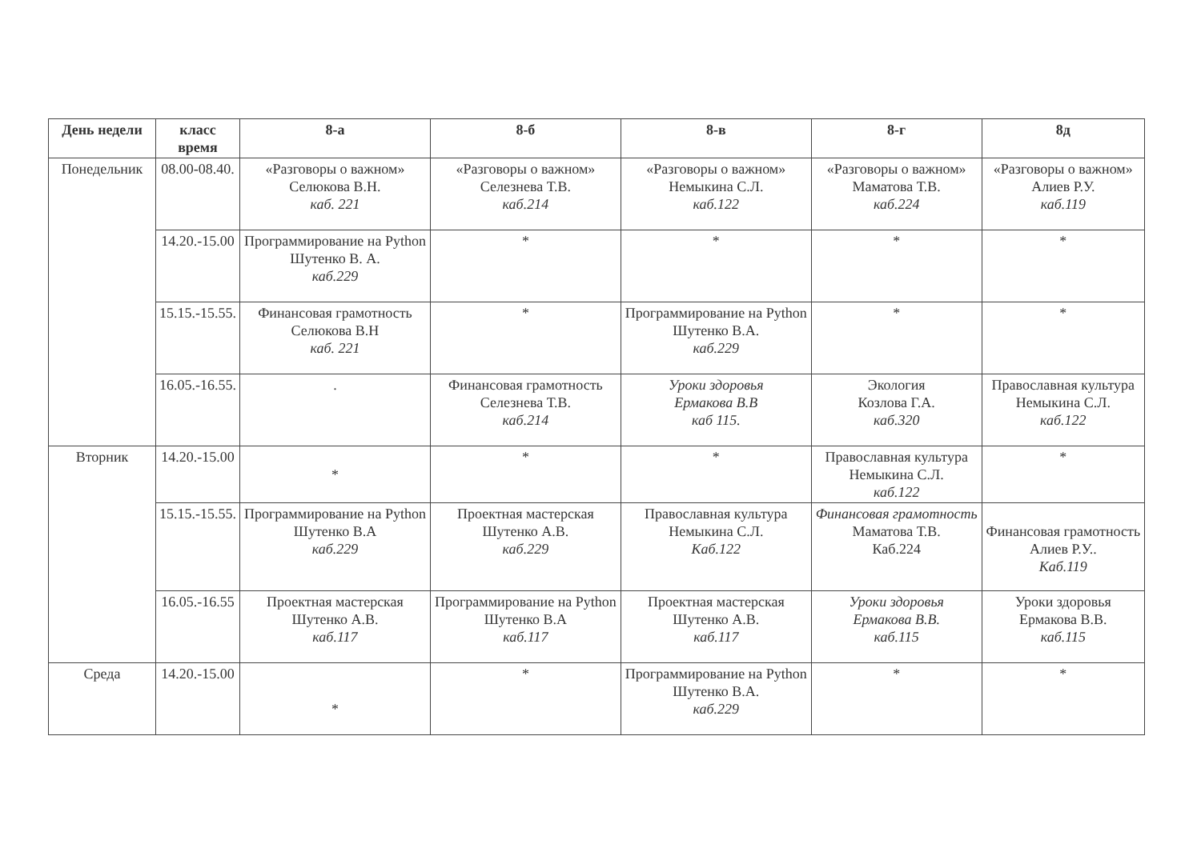| День недели | класс время | 8-а | 8-б | 8-в | 8-г | 8д |
| --- | --- | --- | --- | --- | --- | --- |
| Понедельник | 08.00-08.40. | «Разговоры о важном» Селюкова В.Н. каб. 221 | «Разговоры о важном» Селезнева Т.В. каб.214 | «Разговоры о важном» Немыкина С.Л. каб.122 | «Разговоры о важном» Маматова Т.В. каб.224 | «Разговоры о важном» Алиев Р.У. каб.119 |
| | 14.20.-15.00 | Программирование на Python Шутенко В. А. каб.229 | * | * | * | * |
| | 15.15.-15.55. | Финансовая грамотность Селюкова В.Н каб. 221 | * | Программирование на Python Шутенко В.А. каб.229 | * | * |
| | 16.05.-16.55. | . | Финансовая грамотность Селезнева Т.В. каб.214 | Уроки здоровья Ермакова В.В каб 115. | Экология Козлова Г.А. каб.320 | Православная культура Немыкина С.Л. каб.122 |
| Вторник | 14.20.-15.00 | * | * | * | Православная культура Немыкина С.Л. каб.122 | * |
| | 15.15.-15.55. | Программирование на Python Шутенко В.А каб.229 | Проектная мастерская Шутенко А.В. каб.229 | Православная культура Немыкина С.Л. Каб.122 | Финансовая грамотность Маматова Т.В. Каб.224 | Финансовая грамотность Алиев Р.У.. Каб.119 |
| | 16.05.-16.55 | Проектная мастерская Шутенко А.В. каб.117 | Программирование на Python Шутенко В.А каб.117 | Проектная мастерская Шутенко А.В. каб.117 | Уроки здоровья Ермакова В.В. каб.115 | Уроки здоровья Ермакова В.В. каб.115 |
| Среда | 14.20.-15.00 | * | * | Программирование на Python Шутенко В.А. каб.229 | * | * |